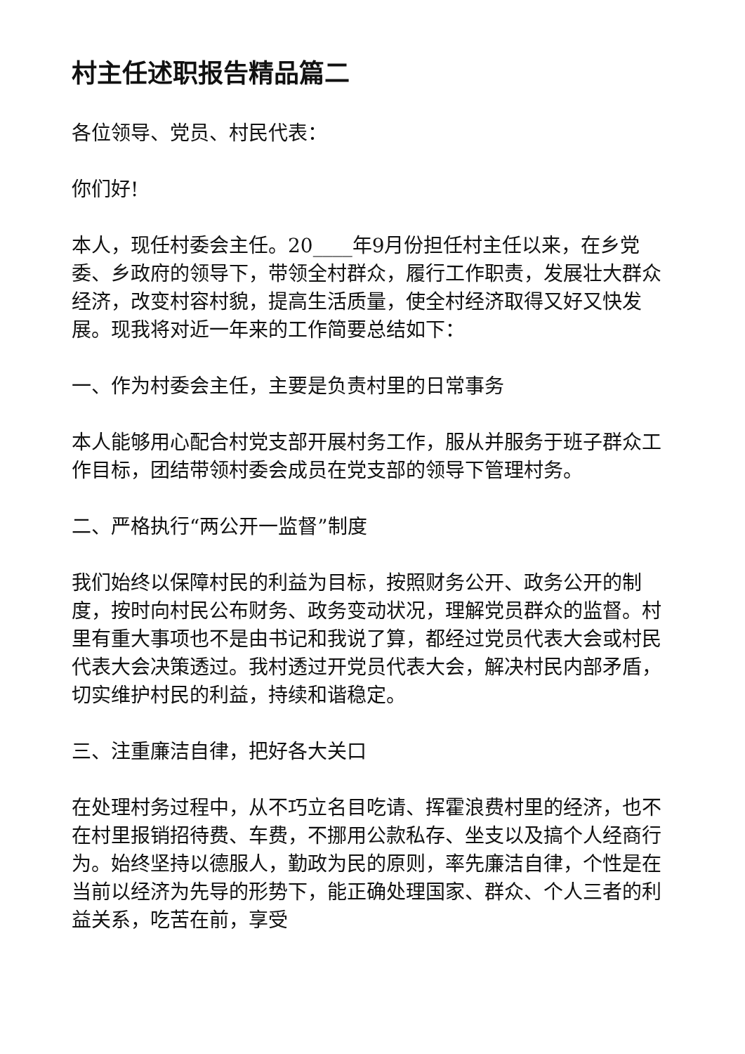村主任述职报告精品篇二
各位领导、党员、村民代表：
你们好!
本人，现任村委会主任。20____年9月份担任村主任以来，在乡党委、乡政府的领导下，带领全村群众，履行工作职责，发展壮大群众经济，改变村容村貌，提高生活质量，使全村经济取得又好又快发展。现我将对近一年来的工作简要总结如下：
一、作为村委会主任，主要是负责村里的日常事务
本人能够用心配合村党支部开展村务工作，服从并服务于班子群众工作目标，团结带领村委会成员在党支部的领导下管理村务。
二、严格执行“两公开一监督”制度
我们始终以保障村民的利益为目标，按照财务公开、政务公开的制度，按时向村民公布财务、政务变动状况，理解党员群众的监督。村里有重大事项也不是由书记和我说了算，都经过党员代表大会或村民代表大会决策透过。我村透过开党员代表大会，解决村民内部矛盾，切实维护村民的利益，持续和谐稳定。
三、注重廉洁自律，把好各大关口
在处理村务过程中，从不巧立名目吃请、挥霍浪费村里的经济，也不在村里报销招待费、车费，不挪用公款私存、坐支以及搞个人经商行为。始终坚持以德服人，勤政为民的原则，率先廉洁自律，个性是在当前以经济为先导的形势下，能正确处理国家、群众、个人三者的利益关系，吃苦在前，享受